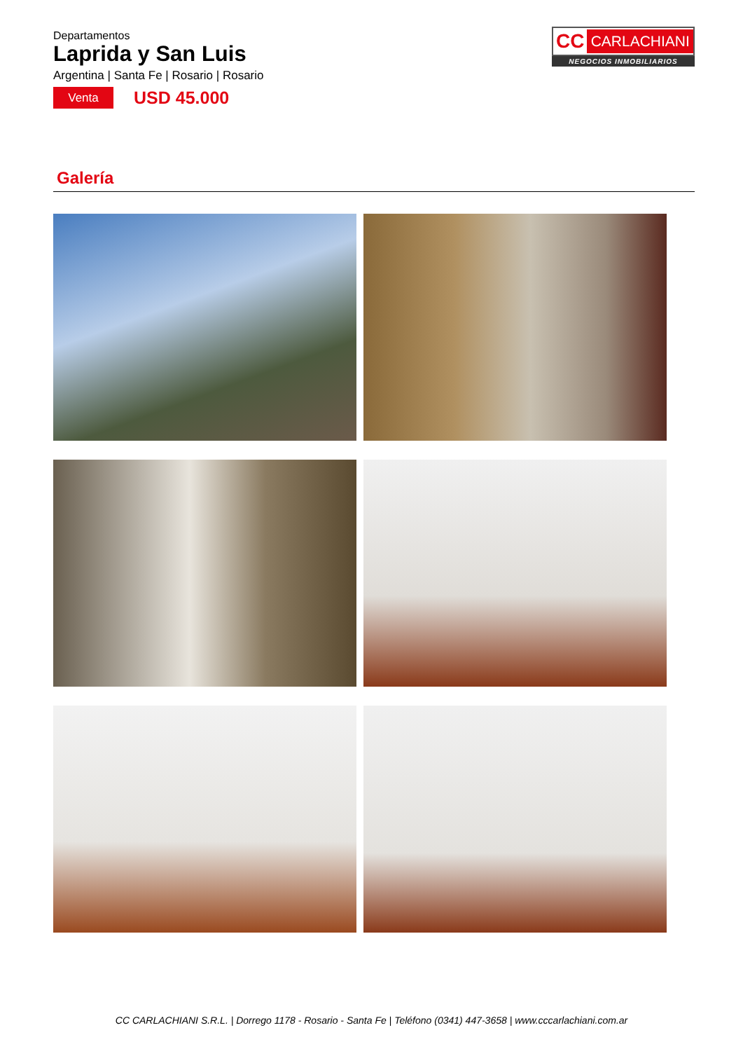Departamentos
Laprida y San Luis
Argentina | Santa Fe | Rosario | Rosario
Venta
USD 45.000
CC CARLACHIANI
NEGOCIOS INMOBILIARIOS
Galería
CC CARLACHIANI S.R.L. | Dorrego 1178 - Rosario - Santa Fe | Teléfono (0341) 447-3658 | www.cccarlachiani.com.ar